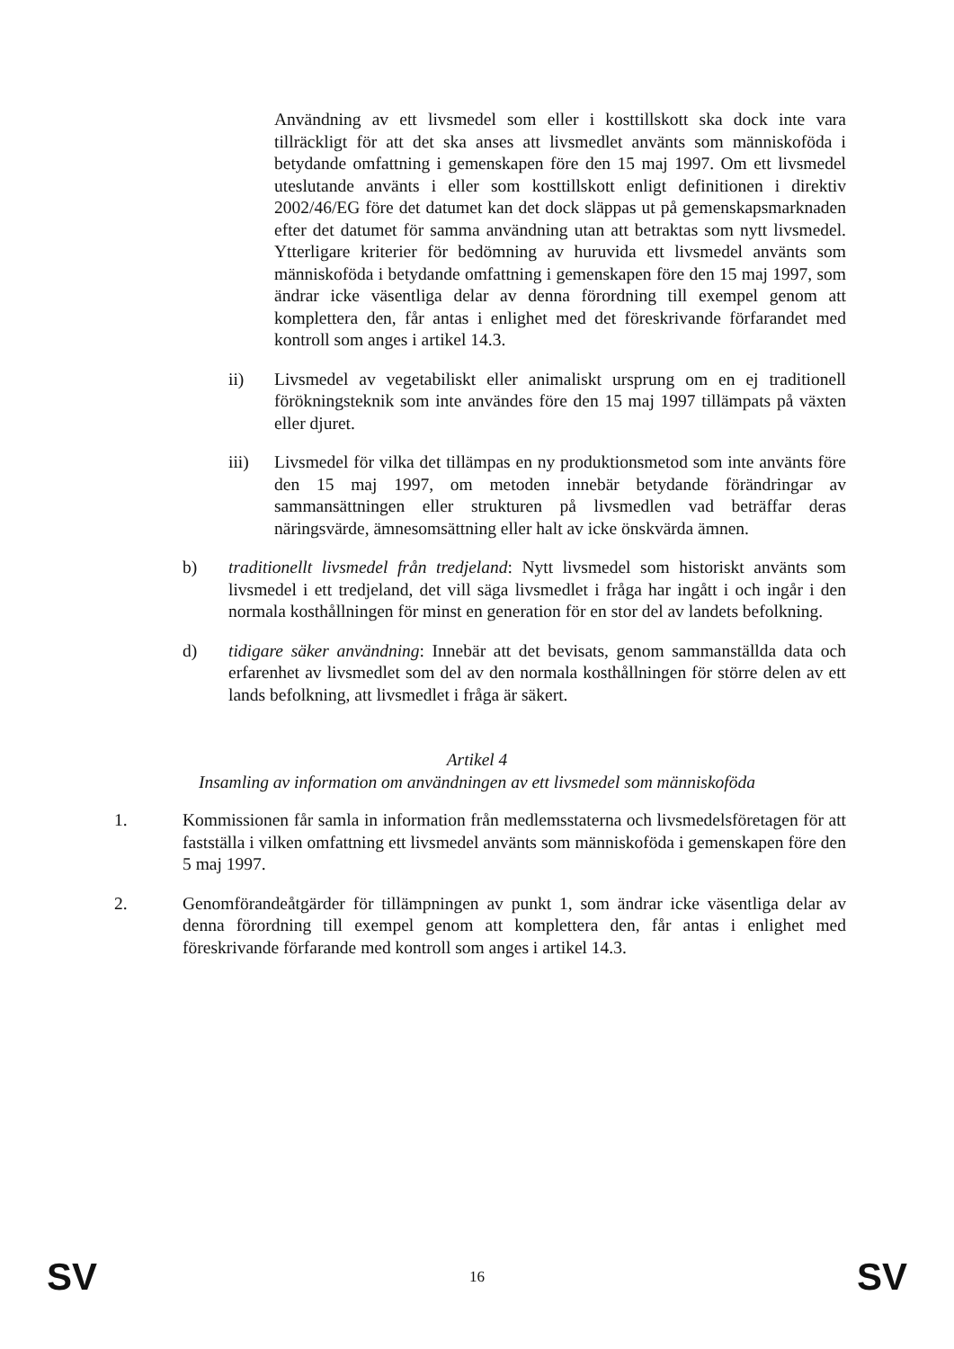Användning av ett livsmedel som eller i kosttillskott ska dock inte vara tillräckligt för att det ska anses att livsmedlet använts som människoföda i betydande omfattning i gemenskapen före den 15 maj 1997. Om ett livsmedel uteslutande använts i eller som kosttillskott enligt definitionen i direktiv 2002/46/EG före det datumet kan det dock släppas ut på gemenskapsmarknaden efter det datumet för samma användning utan att betraktas som nytt livsmedel. Ytterligare kriterier för bedömning av huruvida ett livsmedel använts som människoföda i betydande omfattning i gemenskapen före den 15 maj 1997, som ändrar icke väsentliga delar av denna förordning till exempel genom att komplettera den, får antas i enlighet med det föreskrivande förfarandet med kontroll som anges i artikel 14.3.
ii) Livsmedel av vegetabiliskt eller animaliskt ursprung om en ej traditionell förökningsteknik som inte användes före den 15 maj 1997 tillämpats på växten eller djuret.
iii) Livsmedel för vilka det tillämpas en ny produktionsmetod som inte använts före den 15 maj 1997, om metoden innebär betydande förändringar av sammansättningen eller strukturen på livsmedlen vad beträffar deras näringsvärde, ämnesomsättning eller halt av icke önskvärda ämnen.
b) traditionellt livsmedel från tredjeland: Nytt livsmedel som historiskt använts som livsmedel i ett tredjeland, det vill säga livsmedlet i fråga har ingått i och ingår i den normala kosthållningen för minst en generation för en stor del av landets befolkning.
d) tidigare säker användning: Innebär att det bevisats, genom sammanställda data och erfarenhet av livsmedlet som del av den normala kosthållningen för större delen av ett lands befolkning, att livsmedlet i fråga är säkert.
Artikel 4
Insamling av information om användningen av ett livsmedel som människoföda
1. Kommissionen får samla in information från medlemsstaterna och livsmedelsföretagen för att fastställa i vilken omfattning ett livsmedel använts som människoföda i gemenskapen före den 5 maj 1997.
2. Genomförandeåtgärder för tillämpningen av punkt 1, som ändrar icke väsentliga delar av denna förordning till exempel genom att komplettera den, får antas i enlighet med föreskrivande förfarande med kontroll som anges i artikel 14.3.
SV 16 SV